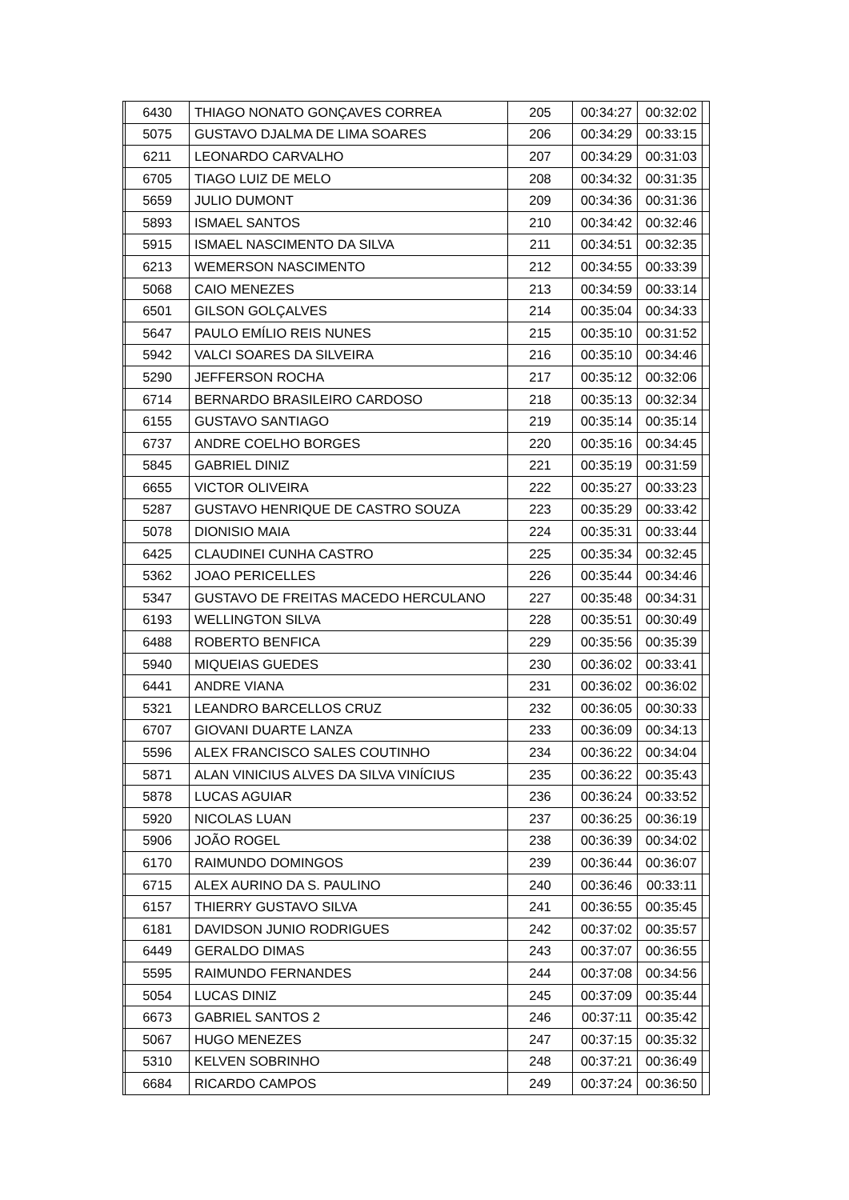| | 6430 | THIAGO NONATO GONÇAVES CORREA | 205 | 00:34:27 | 00:32:02 | |
| | 5075 | GUSTAVO DJALMA DE LIMA SOARES | 206 | 00:34:29 | 00:33:15 | |
| | 6211 | LEONARDO CARVALHO | 207 | 00:34:29 | 00:31:03 | |
| | 6705 | TIAGO LUIZ DE MELO | 208 | 00:34:32 | 00:31:35 | |
| | 5659 | JULIO DUMONT | 209 | 00:34:36 | 00:31:36 | |
| | 5893 | ISMAEL SANTOS | 210 | 00:34:42 | 00:32:46 | |
| | 5915 | ISMAEL NASCIMENTO DA SILVA | 211 | 00:34:51 | 00:32:35 | |
| | 6213 | WEMERSON NASCIMENTO | 212 | 00:34:55 | 00:33:39 | |
| | 5068 | CAIO MENEZES | 213 | 00:34:59 | 00:33:14 | |
| | 6501 | GILSON GOLÇALVES | 214 | 00:35:04 | 00:34:33 | |
| | 5647 | PAULO EMÍLIO REIS NUNES | 215 | 00:35:10 | 00:31:52 | |
| | 5942 | VALCI SOARES DA SILVEIRA | 216 | 00:35:10 | 00:34:46 | |
| | 5290 | JEFFERSON ROCHA | 217 | 00:35:12 | 00:32:06 | |
| | 6714 | BERNARDO BRASILEIRO CARDOSO | 218 | 00:35:13 | 00:32:34 | |
| | 6155 | GUSTAVO SANTIAGO | 219 | 00:35:14 | 00:35:14 | |
| | 6737 | ANDRE COELHO BORGES | 220 | 00:35:16 | 00:34:45 | |
| | 5845 | GABRIEL DINIZ | 221 | 00:35:19 | 00:31:59 | |
| | 6655 | VICTOR OLIVEIRA | 222 | 00:35:27 | 00:33:23 | |
| | 5287 | GUSTAVO HENRIQUE DE CASTRO SOUZA | 223 | 00:35:29 | 00:33:42 | |
| | 5078 | DIONISIO MAIA | 224 | 00:35:31 | 00:33:44 | |
| | 6425 | CLAUDINEI CUNHA CASTRO | 225 | 00:35:34 | 00:32:45 | |
| | 5362 | JOAO PERICELLES | 226 | 00:35:44 | 00:34:46 | |
| | 5347 | GUSTAVO DE FREITAS MACEDO HERCULANO | 227 | 00:35:48 | 00:34:31 | |
| | 6193 | WELLINGTON SILVA | 228 | 00:35:51 | 00:30:49 | |
| | 6488 | ROBERTO BENFICA | 229 | 00:35:56 | 00:35:39 | |
| | 5940 | MIQUEIAS GUEDES | 230 | 00:36:02 | 00:33:41 | |
| | 6441 | ANDRE VIANA | 231 | 00:36:02 | 00:36:02 | |
| | 5321 | LEANDRO BARCELLOS CRUZ | 232 | 00:36:05 | 00:30:33 | |
| | 6707 | GIOVANI DUARTE LANZA | 233 | 00:36:09 | 00:34:13 | |
| | 5596 | ALEX FRANCISCO SALES COUTINHO | 234 | 00:36:22 | 00:34:04 | |
| | 5871 | ALAN VINICIUS ALVES DA SILVA VINÍCIUS | 235 | 00:36:22 | 00:35:43 | |
| | 5878 | LUCAS AGUIAR | 236 | 00:36:24 | 00:33:52 | |
| | 5920 | NICOLAS LUAN | 237 | 00:36:25 | 00:36:19 | |
| | 5906 | JOÃO ROGEL | 238 | 00:36:39 | 00:34:02 | |
| | 6170 | RAIMUNDO DOMINGOS | 239 | 00:36:44 | 00:36:07 | |
| | 6715 | ALEX AURINO DA S. PAULINO | 240 | 00:36:46 | 00:33:11 | |
| | 6157 | THIERRY GUSTAVO SILVA | 241 | 00:36:55 | 00:35:45 | |
| | 6181 | DAVIDSON JUNIO RODRIGUES | 242 | 00:37:02 | 00:35:57 | |
| | 6449 | GERALDO DIMAS | 243 | 00:37:07 | 00:36:55 | |
| | 5595 | RAIMUNDO FERNANDES | 244 | 00:37:08 | 00:34:56 | |
| | 5054 | LUCAS DINIZ | 245 | 00:37:09 | 00:35:44 | |
| | 6673 | GABRIEL SANTOS 2 | 246 | 00:37:11 | 00:35:42 | |
| | 5067 | HUGO MENEZES | 247 | 00:37:15 | 00:35:32 | |
| | 5310 | KELVEN SOBRINHO | 248 | 00:37:21 | 00:36:49 | |
| | 6684 | RICARDO CAMPOS | 249 | 00:37:24 | 00:36:50 | |